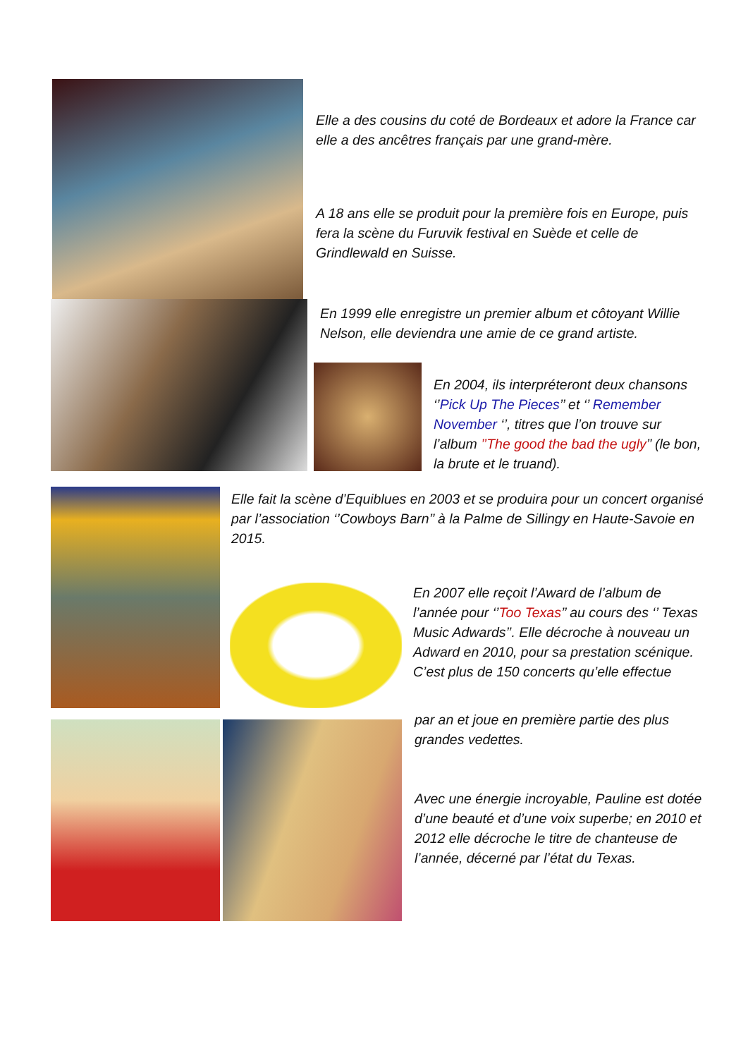Elle a des cousins du coté de Bordeaux et adore la France car elle a des ancêtres français par une grand-mère.
A 18 ans elle se produit pour la première fois en Europe, puis fera la scène du Furuvik festival en Suède et celle de Grindlewald en Suisse.
En 1999 elle enregistre un premier album et côtoyant Willie Nelson, elle deviendra une amie de ce grand artiste.
En 2004, ils interpréteront deux chansons ‘’Pick Up The Pieces’’ et ‘’ Remember November ‘’, titres que l’on trouve sur l’album ’’The good the bad the ugly’’ (le bon, la brute et le truand).
Elle fait la scène d’Equiblues en 2003 et se produira pour un concert organisé par l’association ‘’Cowboys Barn’’ à la Palme de Sillingy en Haute-Savoie en 2015.
En 2007 elle reçoit l’Award de l’album de l’année pour ‘’Too Texas’’ au cours des ‘’ Texas Music Adwards’’. Elle décroche à nouveau un Adward en 2010, pour sa prestation scénique.
C’est plus de 150 concerts qu’elle effectue
par an et joue en première partie des plus grandes vedettes.
Avec une énergie incroyable, Pauline est dotée d’une beauté et d’une voix superbe; en 2010 et 2012 elle décroche le titre de chanteuse de l’année, décerné par l’état du Texas.